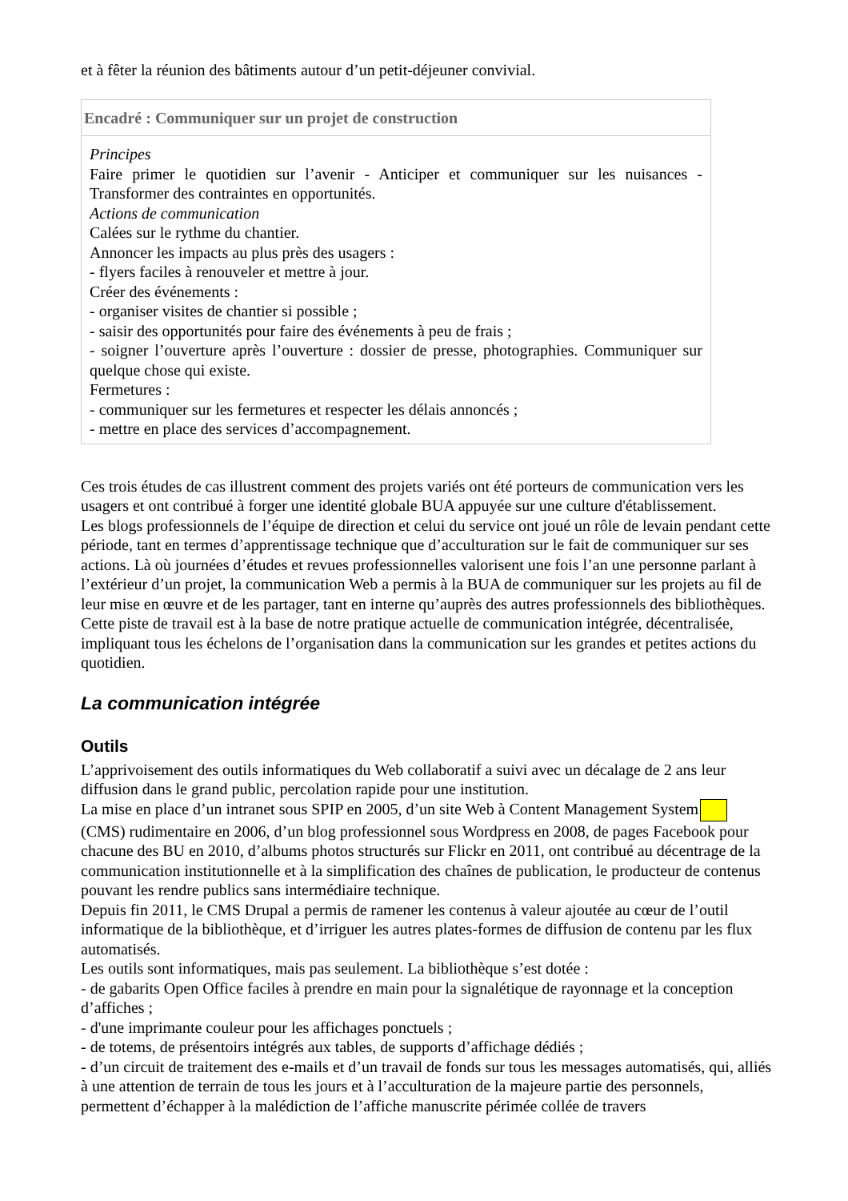et à fêter la réunion des bâtiments autour d’un petit-déjeuner convivial.
Encadré : Communiquer sur un projet de construction
Principes
Faire primer le quotidien sur l’avenir - Anticiper et communiquer sur les nuisances - Transformer des contraintes en opportunités.
Actions de communication
Calées sur le rythme du chantier.
Annoncer les impacts au plus près des usagers :
- flyers faciles à renouveler et mettre à jour.
Créer des événements :
- organiser visites de chantier si possible ;
- saisir des opportunités pour faire des événements à peu de frais ;
- soigner l’ouverture après l’ouverture : dossier de presse, photographies. Communiquer sur quelque chose qui existe.
Fermetures :
- communiquer sur les fermetures et respecter les délais annoncés ;
- mettre en place des services d’accompagnement.
Ces trois études de cas illustrent comment des projets variés ont été porteurs de communication vers les usagers et ont contribué à forger une identité globale BUA appuyée sur une culture d'établissement.
Les blogs professionnels de l’équipe de direction et celui du service ont joué un rôle de levain pendant cette période, tant en termes d’apprentissage technique que d’acculturation sur le fait de communiquer sur ses actions. Là où journées d’études et revues professionnelles valorisent une fois l’an une personne parlant à l’extérieur d’un projet, la communication Web a permis à la BUA de communiquer sur les projets au fil de leur mise en œuvre et de les partager, tant en interne qu’auprès des autres professionnels des bibliothèques.
Cette piste de travail est à la base de notre pratique actuelle de communication intégrée, décentralisée, impliquant tous les échelons de l’organisation dans la communication sur les grandes et petites actions du quotidien.
La communication intégrée
Outils
L’apprivoisement des outils informatiques du Web collaboratif a suivi avec un décalage de 2 ans leur diffusion dans le grand public, percolation rapide pour une institution.
La mise en place d’un intranet sous SPIP en 2005, d’un site Web à Content Management System (CMS) rudimentaire en 2006, d’un blog professionnel sous Wordpress en 2008, de pages Facebook pour chacune des BU en 2010, d’albums photos structurés sur Flickr en 2011, ont contribué au décentrage de la communication institutionnelle et à la simplification des chaînes de publication, le producteur de contenus pouvant les rendre publics sans intermédiaire technique.
Depuis fin 2011, le CMS Drupal a permis de ramener les contenus à valeur ajoutée au cœur de l’outil informatique de la bibliothèque, et d’irriguer les autres plates-formes de diffusion de contenu par les flux automatisés.
Les outils sont informatiques, mais pas seulement. La bibliothèque s’est dotée :
- de gabarits Open Office faciles à prendre en main pour la signalétique de rayonnage et la conception d’affiches ;
- d'une imprimante couleur pour les affichages ponctuels ;
- de totems, de présentoirs intégrés aux tables, de supports d’affichage dédiés ;
- d’un circuit de traitement des e-mails et d’un travail de fonds sur tous les messages automatisés, qui, alliés à une attention de terrain de tous les jours et à l’acculturation de la majeure partie des personnels, permettent d’échapper à la malédiction de l’affiche manuscrite périmée collée de travers